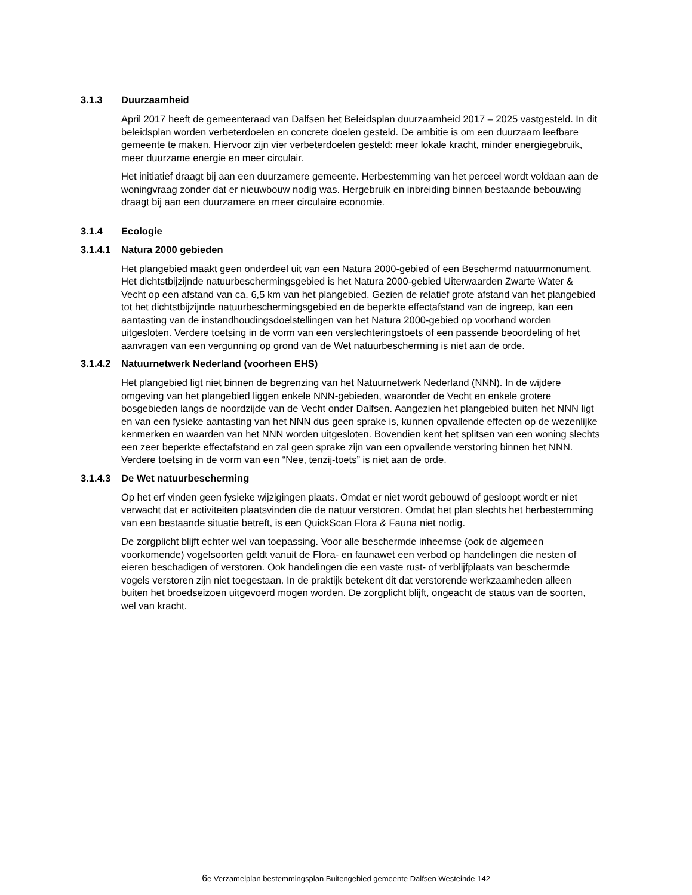3.1.3 Duurzaamheid
April 2017 heeft de gemeenteraad van Dalfsen het Beleidsplan duurzaamheid 2017 – 2025 vastgesteld. In dit beleidsplan worden verbeterdoelen en concrete doelen gesteld. De ambitie is om een duurzaam leefbare gemeente te maken. Hiervoor zijn vier verbeterdoelen gesteld: meer lokale kracht, minder energiegebruik, meer duurzame energie en meer circulair.
Het initiatief draagt bij aan een duurzamere gemeente. Herbestemming van het perceel wordt voldaan aan de woningvraag zonder dat er nieuwbouw nodig was. Hergebruik en inbreiding binnen bestaande bebouwing draagt bij aan een duurzamere en meer circulaire economie.
3.1.4 Ecologie
3.1.4.1 Natura 2000 gebieden
Het plangebied maakt geen onderdeel uit van een Natura 2000-gebied of een Beschermd natuurmonument. Het dichtstbijzijnde natuurbeschermingsgebied is het Natura 2000-gebied Uiterwaarden Zwarte Water & Vecht op een afstand van ca. 6,5 km van het plangebied. Gezien de relatief grote afstand van het plangebied tot het dichtstbijzijnde natuurbeschermingsgebied en de beperkte effectafstand van de ingreep, kan een aantasting van de instandhoudingsdoelstellingen van het Natura 2000-gebied op voorhand worden uitgesloten. Verdere toetsing in de vorm van een verslechteringstoets of een passende beoordeling of het aanvragen van een vergunning op grond van de Wet natuurbescherming is niet aan de orde.
3.1.4.2 Natuurnetwerk Nederland (voorheen EHS)
Het plangebied ligt niet binnen de begrenzing van het Natuurnetwerk Nederland (NNN). In de wijdere omgeving van het plangebied liggen enkele NNN-gebieden, waaronder de Vecht en enkele grotere bosgebieden langs de noordzijde van de Vecht onder Dalfsen. Aangezien het plangebied buiten het NNN ligt en van een fysieke aantasting van het NNN dus geen sprake is, kunnen opvallende effecten op de wezenlijke kenmerken en waarden van het NNN worden uitgesloten. Bovendien kent het splitsen van een woning slechts een zeer beperkte effectafstand en zal geen sprake zijn van een opvallende verstoring binnen het NNN. Verdere toetsing in de vorm van een “Nee, tenzij-toets” is niet aan de orde.
3.1.4.3 De Wet natuurbescherming
Op het erf vinden geen fysieke wijzigingen plaats. Omdat er niet wordt gebouwd of gesloopt wordt er niet verwacht dat er activiteiten plaatsvinden die de natuur verstoren. Omdat het plan slechts het herbestemming van een bestaande situatie betreft, is een QuickScan Flora & Fauna niet nodig.
De zorgplicht blijft echter wel van toepassing. Voor alle beschermde inheemse (ook de algemeen voorkomende) vogelsoorten geldt vanuit de Flora- en faunawet een verbod op handelingen die nesten of eieren beschadigen of verstoren. Ook handelingen die een vaste rust- of verblijfplaats van beschermde vogels verstoren zijn niet toegestaan. In de praktijk betekent dit dat verstorende werkzaamheden alleen buiten het broedseizoen uitgevoerd mogen worden. De zorgplicht blijft, ongeacht de status van de soorten, wel van kracht.
6e Verzamelplan bestemmingsplan Buitengebied gemeente Dalfsen Westeinde 142